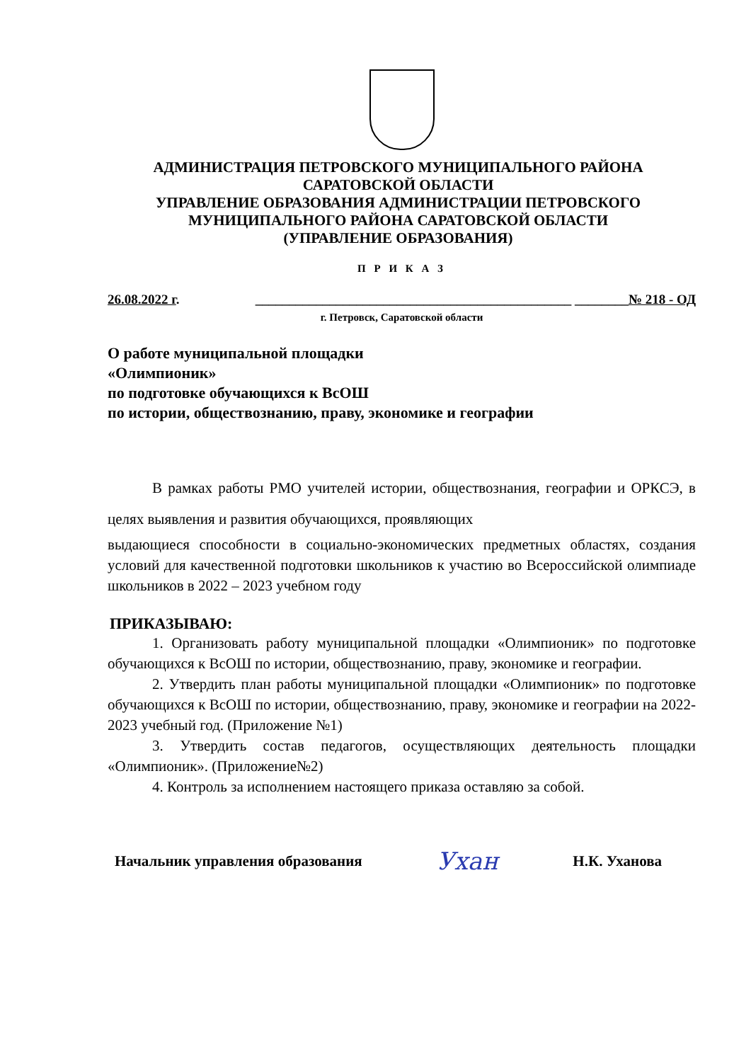АДМИНИСТРАЦИЯ ПЕТРОВСКОГО МУНИЦИПАЛЬНОГО РАЙОНА
САРАТОВСКОЙ ОБЛАСТИ
УПРАВЛЕНИЕ ОБРАЗОВАНИЯ АДМИНИСТРАЦИИ ПЕТРОВСКОГО
МУНИЦИПАЛЬНОГО РАЙОНА САРАТОВСКОЙ ОБЛАСТИ
(УПРАВЛЕНИЕ ОБРАЗОВАНИЯ)
П Р И К А З
26.08.2022 г. _______________________________________________ ________№ 218 - ОД
г. Петровск, Саратовской области
О работе муниципальной площадки
«Олимпионик»
по подготовке обучающихся к ВсОШ
по истории, обществознанию, праву, экономике и географии
В рамках работы РМО учителей истории, обществознания, географии и ОРКСЭ, в целях выявления и развития обучающихся, проявляющих
выдающиеся способности в социально-экономических предметных областях, создания условий для качественной подготовки школьников к участию во Всероссийской олимпиаде школьников в 2022 – 2023 учебном году
ПРИКАЗЫВАЮ:
1. Организовать работу муниципальной площадки «Олимпионик» по подготовке обучающихся к ВсОШ по истории, обществознанию, праву, экономике и географии.
2. Утвердить план работы муниципальной площадки «Олимпионик» по подготовке обучающихся к ВсОШ по истории, обществознанию, праву, экономике и географии на 2022-2023 учебный год. (Приложение №1)
3. Утвердить состав педагогов, осуществляющих деятельность площадки «Олимпионик». (Приложение№2)
4. Контроль за исполнением настоящего приказа оставляю за собой.
Начальник управления образования Ухан Н.К. Уханова